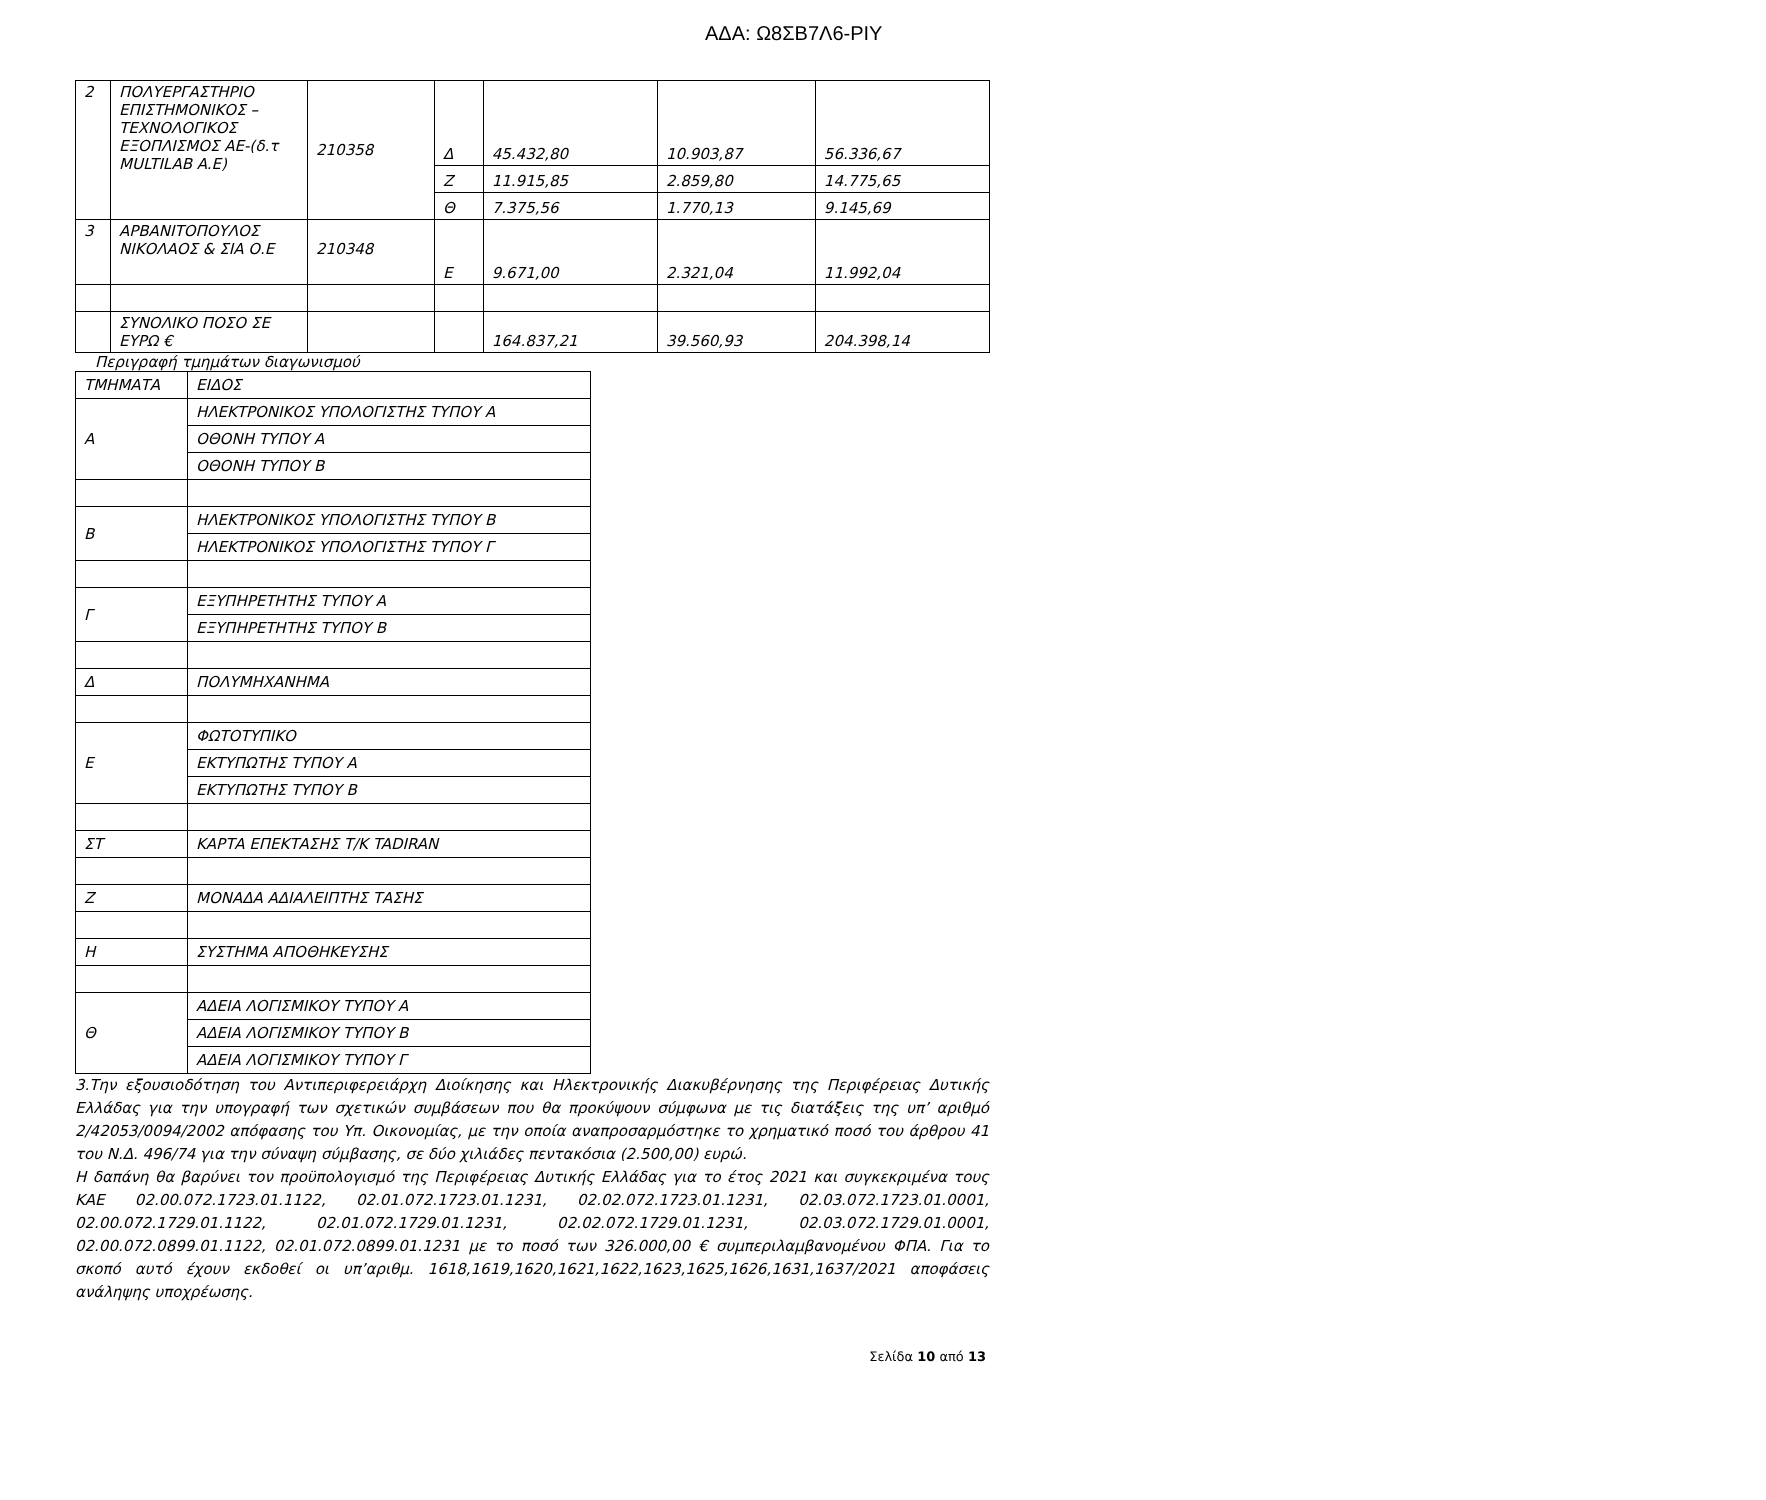ΑΔΑ: Ω8ΣΒ7Λ6-ΡΙΥ
| 2 | ΠΟΛΥΕΡΓΑΣΤΗΡΙΟ ΕΠΙΣΤΗΜΟΝΙΚΟΣ – ΤΕΧΝΟΛΟΓΙΚΟΣ ΕΞΟΠΛΙΣΜΟΣ ΑΕ-(δ.τ MULTILAB A.E) | 210358 | Δ | 45.432,80 | 10.903,87 | 56.336,67 |
| | | | Ζ | 11.915,85 | 2.859,80 | 14.775,65 |
| | | | Θ | 7.375,56 | 1.770,13 | 9.145,69 |
| 3 | ΑΡΒΑΝΙΤΟΠΟΥΛΟΣ ΝΙΚΟΛΑΟΣ & ΣΙΑ Ο.Ε | 210348 | Ε | 9.671,00 | 2.321,04 | 11.992,04 |
| | ΣΥΝΟΛΙΚΟ ΠΟΣΟ ΣΕ ΕΥΡΩ € | | | 164.837,21 | 39.560,93 | 204.398,14 |
Περιγραφή τμημάτων διαγωνισμού
| ΤΜΗΜΑΤΑ | ΕΙΔΟΣ |
| Α | ΗΛΕΚΤΡΟΝΙΚΟΣ ΥΠΟΛΟΓΙΣΤΗΣ ΤΥΠΟΥ Α |
| | ΟΘΟΝΗ ΤΥΠΟΥ Α |
| | ΟΘΟΝΗ ΤΥΠΟΥ Β |
| Β | ΗΛΕΚΤΡΟΝΙΚΟΣ ΥΠΟΛΟΓΙΣΤΗΣ ΤΥΠΟΥ Β |
| | ΗΛΕΚΤΡΟΝΙΚΟΣ ΥΠΟΛΟΓΙΣΤΗΣ ΤΥΠΟΥ Γ |
| Γ | ΕΞΥΠΗΡΕΤΗΤΗΣ ΤΥΠΟΥ Α |
| | ΕΞΥΠΗΡΕΤΗΤΗΣ ΤΥΠΟΥ Β |
| Δ | ΠΟΛΥΜΗΧΑΝΗΜΑ |
| Ε | ΦΩΤΟΤΥΠΙΚΟ |
| | ΕΚΤΥΠΩΤΗΣ ΤΥΠΟΥ Α |
| | ΕΚΤΥΠΩΤΗΣ ΤΥΠΟΥ Β |
| ΣΤ | ΚΑΡΤΑ ΕΠΕΚΤΑΣΗΣ Τ/Κ TADIRAN |
| Ζ | ΜΟΝΑΔΑ ΑΔΙΑΛΕΙΠΤΗΣ ΤΑΣΗΣ |
| Η | ΣΥΣΤΗΜΑ ΑΠΟΘΗΚΕΥΣΗΣ |
| Θ | ΑΔΕΙΑ ΛΟΓΙΣΜΙΚΟΥ ΤΥΠΟΥ Α |
| | ΑΔΕΙΑ ΛΟΓΙΣΜΙΚΟΥ ΤΥΠΟΥ Β |
| | ΑΔΕΙΑ ΛΟΓΙΣΜΙΚΟΥ ΤΥΠΟΥ Γ |
3.Την εξουσιοδότηση του Αντιπεριφερειάρχη Διοίκησης και Ηλεκτρονικής Διακυβέρνησης της Περιφέρειας Δυτικής Ελλάδας για την υπογραφή των σχετικών συμβάσεων που θα προκύψουν σύμφωνα με τις διατάξεις της υπ’ αριθμό 2/42053/0094/2002 απόφασης του Υπ. Οικονομίας, με την οποία αναπροσαρμόστηκε το χρηματικό ποσό του άρθρου 41 του Ν.Δ. 496/74 για την σύναψη σύμβασης, σε δύο χιλιάδες πεντακόσια (2.500,00) ευρώ.
Η δαπάνη θα βαρύνει τον προϋπολογισμό της Περιφέρειας Δυτικής Ελλάδας για το έτος 2021 και συγκεκριμένα τους ΚΑΕ 02.00.072.1723.01.1122, 02.01.072.1723.01.1231, 02.02.072.1723.01.1231, 02.03.072.1723.01.0001, 02.00.072.1729.01.1122, 02.01.072.1729.01.1231, 02.02.072.1729.01.1231, 02.03.072.1729.01.0001, 02.00.072.0899.01.1122, 02.01.072.0899.01.1231 με το ποσό των 326.000,00 € συμπεριλαμβανομένου ΦΠΑ. Για το σκοπό αυτό έχουν εκδοθεί οι υπ’αριθμ. 1618,1619,1620,1621,1622,1623,1625,1626,1631,1637/2021 αποφάσεις ανάληψης υποχρέωσης.
Σελίδα 10 από 13